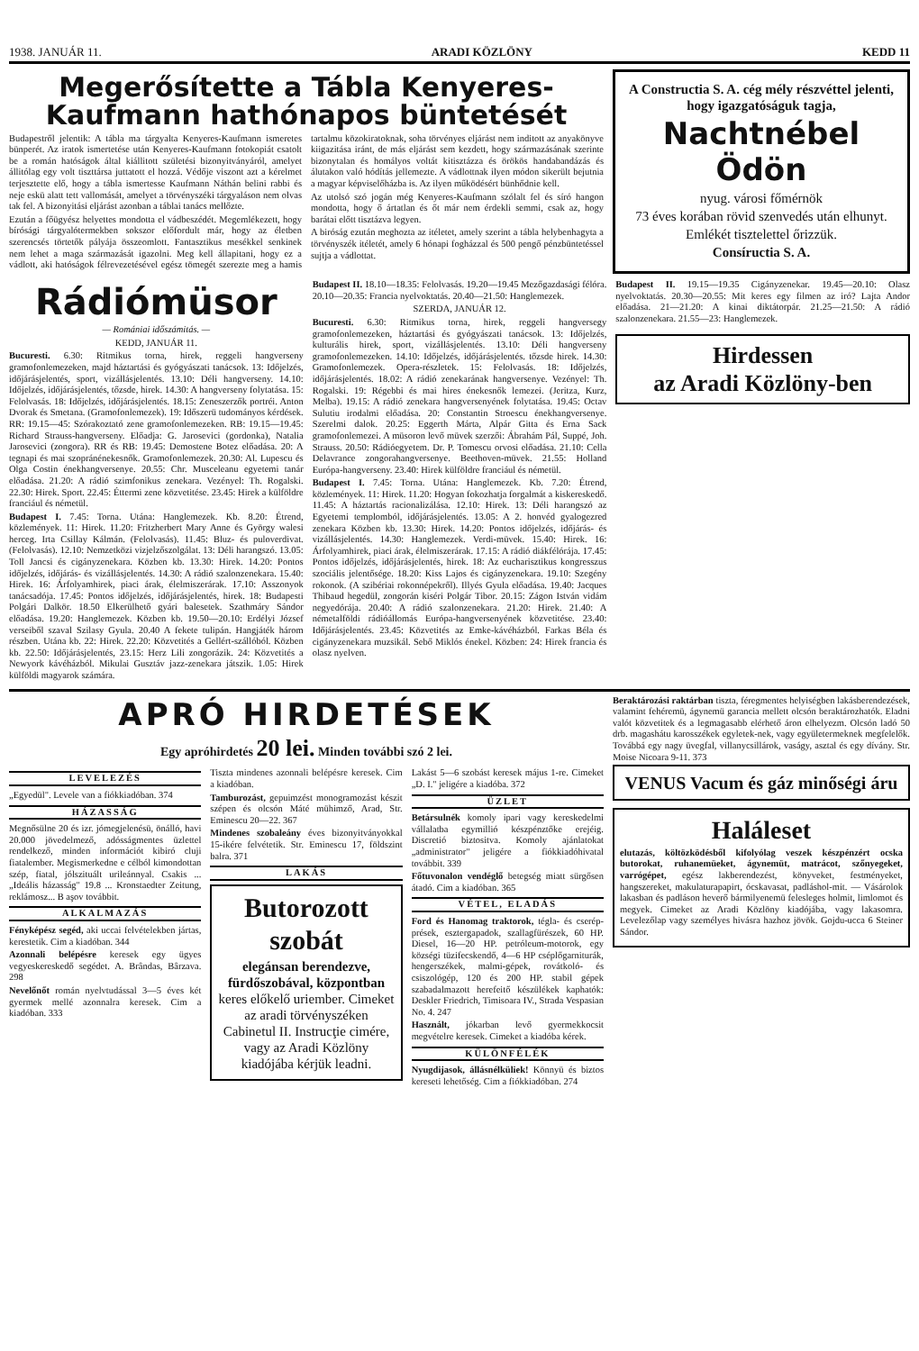1938. JANUÁR 11. ARADI KÖZLÖNY KEDD 11
Megerősítette a Tábla Kenyeres-Kaufmann hathónapos büntetését
Budapestről jelentik: A tábla ma tárgyalta Kenyeres-Kaufmann ismeretes bünperét. Az iratok ismertetése után Kenyeres-Kaufmann fotokopiát csatolt be a román hatóságok által kiállitott születési bizonyitványáról, amelyet állitólag egy volt tiszttársa juttatott el hozzá. Védője viszont azt a kérelmet terjesztette elő, hogy a tábla ismertesse Kaufmann Náthán belini rabbi és neje eskü alatt tett vallomását, amelyet a törvényszéki tárgyaláson nem olvas tak fel. A bizonyitási eljárást azonban a táblai tanács mellőzte.
Ezután a főügyész helyettes mondotta el vádbeszédét. Megemlékezett, hogy bírósági tárgyalótermekben sokszor előfordult már, hogy az életben szerencsés törtetők pályája összeomlott. Fantasztikus mesékkel senkinek nem lehet a maga származását igazolni. Meg kell állapitani, hogy ez a vádlott, aki hatóságok félrevezetésével egész tömegét szerezte meg a hamis tartalmu közokiratoknak, soha törvényes eljárást nem inditott az anyakönyve kiigazitása iránt, de más eljárást sem kezdett, hogy származásának szerinte bizonytalan és homályos voltát kitisztázza és örökös handabandázás és álutakon való hódítás jellemezte. A vádlottnak ilyen módon sikerült bejutnia a magyar képviselőházba is. Az ilyen működésért bünhődnie kell.
Az utolsó szó jogán még Kenyeres-Kaufmann szólalt fel és síró hangon mondotta, hogy ő ártatlan és őt már nem érdekli semmi, csak az, hogy barátai előtt tisztázva legyen.
A biróság ezután meghozta az itéletet, amely szerint a tábla helybenhagyta a törvényszék itéletét, amely 6 hónapi fogházzal és 500 pengő pénzbüntetéssel sujtja a vádlottat.
A Constructia S. A. cég mély részvéttel jelenti, hogy igazgatóságuk tagja,
Nachtnébel Ödön
nyug. városi főmérnök
73 éves korában rövid szenvedés után elhunyt.
Emlékét tisztelettel őrizzük.
Consíructia S. A.
Rádiómüsor
— Romániai időszámitás. —
KEDD, JANUÁR 11.
Bucuresti. 6.30: Ritmikus torna, hirek, reggeli hangverseny gramofonlemezeken, majd háztartási és gyógyászati tanácsok. 13: Időjelzés, időjárásjelentés, sport, vizállásjelentés. 13.10: Déli hangverseny. 14.10: Időjelzés, időjárásjelentés, tőzsde, hirek. 14.30: A hangverseny folytatása. 15: Felolvasás. 18: Időjelzés, időjárásjelentés. 18.15: Zeneszerzők portréi. Anton Dvorak és Smetana. (Gramofonlemezek). 19: Időszerü tudományos kérdések. RR: 19.15—45: Szórakoztató zene gramofonlemezeken. RB: 19.15—19.45: Richard Strauss-hangverseny. Előadja: G. Jarosevici (gordonka), Natalia Jarosevici (zongora). RR és RB: 19.45: Demostene Botez előadása. 20: A tegnapi és mai szopránénekesnők. Gramofonlemezek. 20.30: Al. Lupescu és Olga Costin énekhangversenye. 20.55: Chr. Musceleanu egyetemi tanár előadása. 21.20: A rádió szimfonikus zenekara. Vezényel: Th. Rogalski. 22.30: Hirek. Sport. 22.45: Éttermi zene közvetitése. 23.45: Hirek a külföldre franciául és németül.
Budapest I. 7.45: Torna. Utána: Hanglemezek. Kb. 8.20: Étrend, közlemények. 11: Hirek. 11.20: Fritzherbert Mary Anne és György walesi herceg. Irta Csillay Kálmán. (Felolvasás). 11.45: Bluz- és puloverdivat. (Felolvasás). 12.10: Nemzetközi vizjelzőszolgálat. 13: Déli harangszó. 13.05: Toll Jancsi és cigányzenekara. Közben kb. 13.30: Hirek. 14.20: Pontos időjelzés, időjárás- és vizállásjelentés. 14.30: A rádió szalonzenekara. 15.40: Hirek. 16: Árfolyamhirek, piaci árak, élelmiszerárak. 17.10: Asszonyok tanácsadója. 17.45: Pontos időjelzés, időjárásjelentés, hirek. 18: Budapesti Polgári Dalkör. 18.50 Elkerülhető gyári balesetek. Szathmáry Sándor előadása. 19.20: Hanglemezek. Közben kb. 19.50—20.10: Erdélyi József verseiből szaval Szilasy Gyula. 20.40 A fekete tulipán. Hangjáték három részben. Utána kb. 22: Hirek. 22.20: Közvetités a Gellért-szállóból. Közben kb. 22.50: Időjárásjelentés, 23.15: Herz Lili zongorázik. 24: Közvetités a Newyork kávéházból. Mikulai Gusztáv jazz-zenekara játszik. 1.05: Hirek külföldi magyarok számára.
Budapest II. 18.10—18.35: Felolvasás. 19.20—19.45 Mezőgazdasági félóra. 20.10—20.35: Francia nyelvoktatás. 20.40—21.50: Hanglemezek.
SZERDA, JANUÁR 12.
Bucuresti. 6.30: Ritmikus torna, hirek, reggeli hangversegy gramofonlemezeken, háztartási és gyógyászati tanácsok. 13: Időjelzés, kulturális hirek, sport, vizállásjelentés. 13.10: Déli hangverseny gramofonlemezeken. 14.10: Időjelzés, időjárásjelentés. tőzsde hirek. 14.30: Gramofonlemezek. Opera-részletek. 15: Felolvasás. 18: Időjelzés, időjárásjelentés. 18.02: A rádió zenekarának hangversenye. Vezényel: Th. Rogalski. 19: Régebbi és mai hires énekesnők lemezei. (Jeritza, Kurz, Melba). 19.15: A rádió zenekara hangversenyének folytatása. 19.45: Octav Sulutiu irodalmi előadása. 20: Constantin Stroescu énekhangversenye. Szerelmi dalok. 20.25: Eggerth Márta, Alpár Gitta és Erna Sack gramofonlemezei. A müsoron levő müvek szerzői: Ábrahám Pál, Suppé, Joh. Strauss. 20.50: Rádióegyetem. Dr. P. Tomescu orvosi előadása. 21.10: Cella Delavrance zongorahangversenye. Beethoven-müvek. 21.55: Holland Európa-hangverseny. 23.40: Hirek külföldre franciául és németül.
Budapest I. 7.45: Torna. Utána: Hanglemezek. Kb. 7.20: Étrend, közlemények. 11: Hirek. 11.20: Hogyan fokozhatja forgalmát a kiskereskedő. 11.45: A háztartás racionalizálása. 12.10: Hirek. 13: Déli harangszó az Egyetemi templomból, időjárásjelentés. 13.05: A 2. honvéd gyalogezred zenekara Közben kb. 13.30: Hirek. 14.20: Pontos időjelzés, időjárás- és vizállásjelentés. 14.30: Hanglemezek. Verdi-müvek. 15.40: Hirek. 16: Árfolyamhirek, piaci árak, élelmiszerárak. 17.15: A rádió diákfélórája. 17.45: Pontos időjelzés, időjárásjelentés, hirek. 18: Az eucharisztikus kongresszus szociális jelentősége. 18.20: Kiss Lajos és cigányzenekara. 19.10: Szegény rokonok. (A szibériai rokonnépekről). Illyés Gyula előadása. 19.40: Jacques Thibaud hegedül, zongorán kiséri Polgár Tibor. 20.15: Zágon István vidám negyedórája. 20.40: A rádió szalonzenekara. 21.20: Hirek. 21.40: A németalföldi rádióállomás Európa-hangversenyének közvetitése. 23.40: Időjárásjelentés. 23.45: Közvetités az Emke-kávéházból. Farkas Béla és cigányzenekara muzsikál. Sebő Miklós énekel. Közben: 24: Hirek francia és olasz nyelven.
Budapest II. 19.15—19.35 Cigányzenekar. 19.45—20.10: Olasz nyelvoktatás. 20.30—20.55: Mit keres egy filmen az iró? Lajta Andor előadása. 21—21.20: A kinai diktátorpár. 21.25—21.50: A rádió szalonzenekara. 21.55—23: Hanglemezek.
Hirdessen
az Aradi Közlöny-ben
APRÓ HIRDETÉSEK
Egy apróhirdetés 20 lei. Minden további szó 2 lei.
LEVELEZÉS
„Egyedül". Levele van a fiókkiadóban. 374
HÁZASSÁG
Megnősülne 20 és izr. jómegjelenésü, önálló, havi 20.000 jövedelmező, adósságmentes üzlettel rendelkező, minden információt kibiró cluji fiatalember. Megismerkedne e célból kimondottan szép, fiatal, jólszituált urileánnyal. Csakis ... „Ideális házasság" 19.8 ... Kronstaedter Zeitung, reklámosz... B aşov továbbit.
ALKALMAZÁS
Fényképész segéd, aki uccai felvételekben jártas, kerestetik. Cim a kiadóban. 344
Azonnali belépésre keresek egy ügyes vegyeskereskedő segédet. A. Brândas, Bârzava. 298
Nevelőnőt román nyelvtudással 3—5 éves két gyermek mellé azonnalra keresek. Cim a kiadóban. 333
Tiszta mindenes azonnali belépésre keresek. Cim a kiadóban.
Tamburozást, gepuimzést monogramozást készit szépen és olcsón Máté mühimző, Arad, Str. Eminescu 20—22. 367
Mindenes szobaleány éves bizonyitványokkal 15-ikére felvétetik. Str. Eminescu 17, földszint balra. 371
LAKÁS
Butorozott szobát
elegánsan berendezve, fürdőszobával, központban keres előkelő uriember. Cimeket az aradi törvényszéken Cabinetul II. Instrucţie cimére, vagy az Aradi Közlöny kiadójába kérjük leadni.
Lakást 5—6 szobást keresek május 1-re. Cimeket „D. I." jeligére a kiadóba. 372
ÜZLET
Betársulnék komoly ipari vagy kereskedelmi vállalatba egymillió készpénztőke erejéig. Discretió biztositva. Komoly ajánlatokat „administrator" jeligére a fiókkiadóhivatal továbbit. 339
Főtuvonalon vendéglő betegség miatt sürgősen átadó. Cim a kiadóban. 365
VÉTEL, ELADÁS
Ford és Hanomag traktorok, tégla- és cserép-prések, esztergapadok, szallagfürészek, 60 HP. Diesel, 16—20 HP. petróleum-motorok, egy községi tüzifecskendő, 4—6 HP cséplőgarniturák, hengerszékek, malmi-gépek, rovátkoló- és csiszológép, 120 és 200 HP. stabil gépek szabadalmazott herefeitő készülékek kaphatók: Deskler Friedrich, Timisoara IV., Strada Vespasian No. 4. 247
Használt, jókarban levő gyermekkocsit megvételre keresek. Cimeket a kiadóba kérek.
KÜLÖNFÉLÉK
Nyugdijasok, állásnélküliek! Könnyü és biztos kereseti lehetőség. Cim a fiókkiadóban. 274
Beraktározási raktárban tiszta, féregmentes helyiségben lakásberendezések, valamint fehéremü, ágynemü garancia mellett olcsón beraktározhatók. Eladni valót közvetitek és a legmagasabb elérhető áron elhelyezm. Olcsón ladó 50 drb. magashátu karosszékek egyletek-nek, vagy együletermeknek megfelelők. Továbbá egy nagy üvegfal, villanycsillárok, vaságy, asztal és egy dívány. Str. Moise Nicoara 9-11. 373
VENUS Vacum és gáz minőségi áru
Haláleset
elutazás, költözködésből kifolyólag veszek készpénzért ocska butorokat, ruhanemüeket, ágynemüt, matrácot, szőnyegeket, varrógépet, egész lakberendezést, könyveket, festményeket, hangszereket, makulaturapapirt, ócskavasat, padláshol-mit. — Vásárolok lakasban és padláson heverő bármilyenemü felesleges holmit, limlomot és megyek. Cimeket az Aradi Közlöny kiadójába, vagy lakasomra. Levelezőlap vagy személyes hivásra hazhoz jövök. Gojdu-ucca 6 Steiner Sándor.